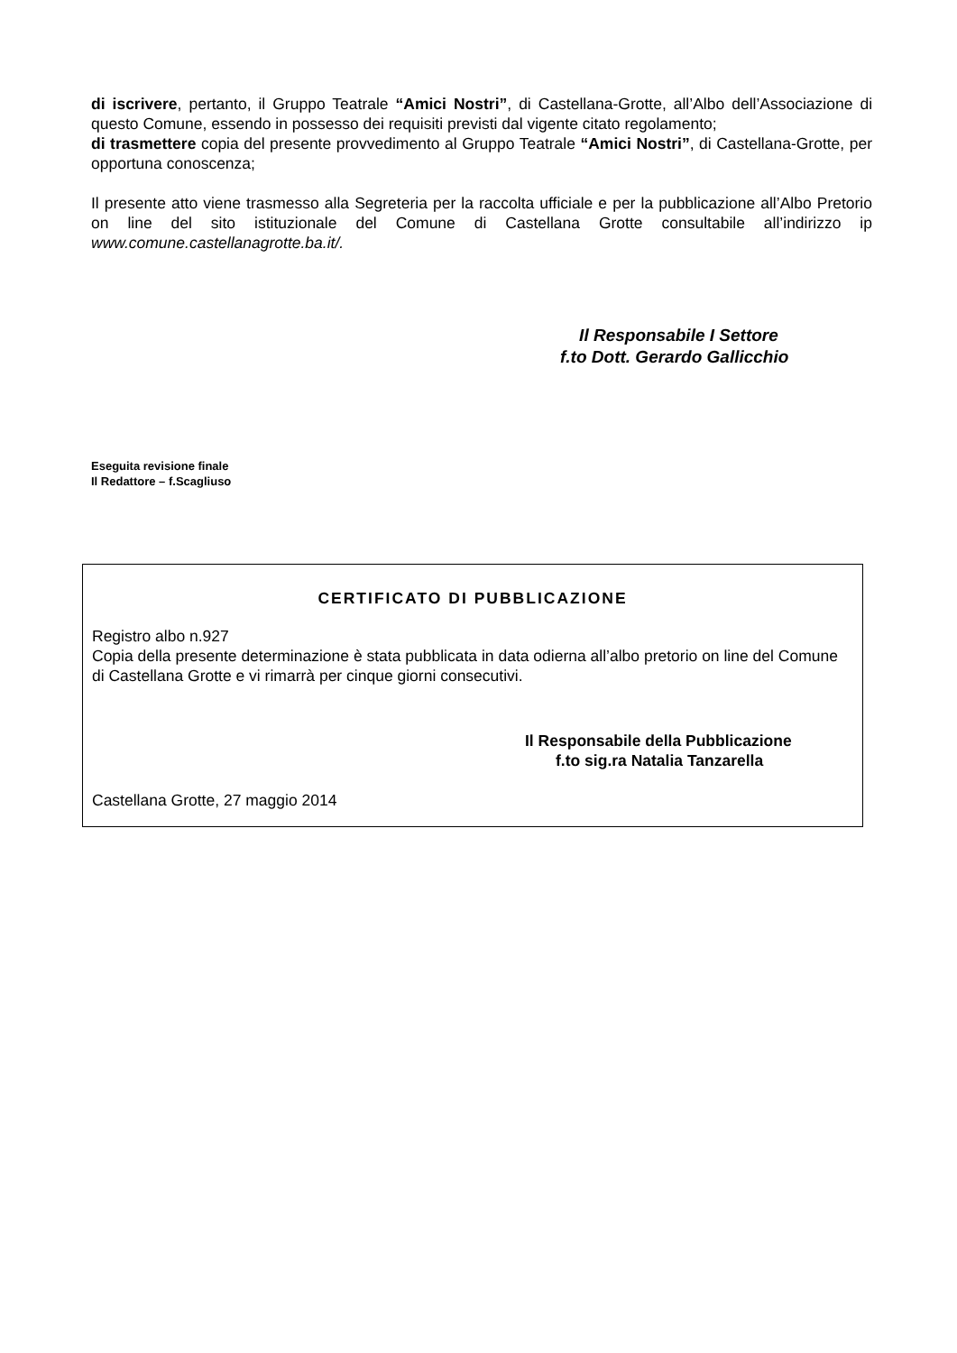di iscrivere, pertanto, il Gruppo Teatrale “Amici Nostri”, di Castellana-Grotte, all’Albo dell’Associazione di questo Comune, essendo in possesso dei requisiti previsti dal vigente citato regolamento;
di trasmettere copia del presente provvedimento al Gruppo Teatrale “Amici Nostri”, di Castellana-Grotte, per opportuna conoscenza;
Il presente atto viene trasmesso alla Segreteria per la raccolta ufficiale e per la pubblicazione all’Albo Pretorio on line del sito istituzionale del Comune di Castellana Grotte consultabile all’indirizzo ip www.comune.castellanagrotte.ba.it/.
Il Responsabile I Settore
f.to Dott. Gerardo Gallicchio
Eseguita revisione finale
Il Redattore – f.Scagliuso
CERTIFICATO DI PUBBLICAZIONE
Registro albo n.927
Copia della presente determinazione è stata pubblicata in data odierna all’albo pretorio on line del Comune di Castellana Grotte e vi rimarrà per cinque giorni consecutivi.
Il Responsabile della Pubblicazione
f.to sig.ra Natalia Tanzarella
Castellana Grotte, 27 maggio 2014